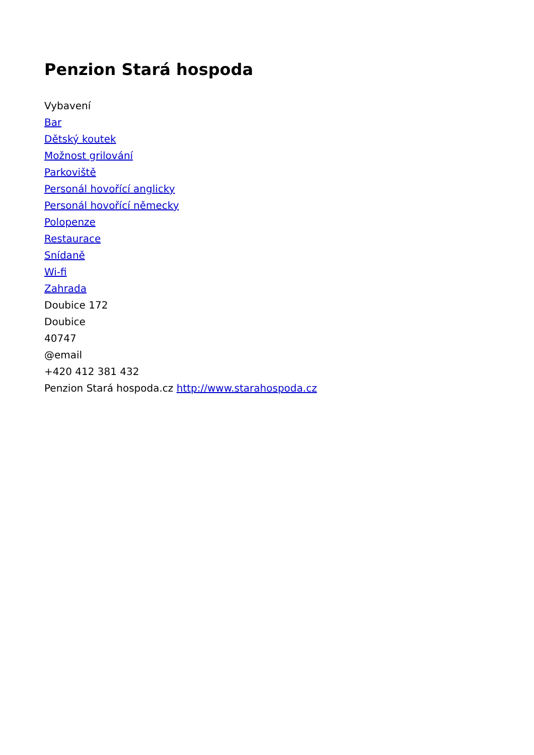Penzion Stará hospoda
Vybavení
Bar
Dětský koutek
Možnost grilování
Parkoviště
Personál hovořící anglicky
Personál hovořící německy
Polopenze
Restaurace
Snídaně
Wi-fi
Zahrada
Doubice 172
Doubice
40747
@email
+420 412 381 432
Penzion Stará hospoda.cz http://www.starahospoda.cz